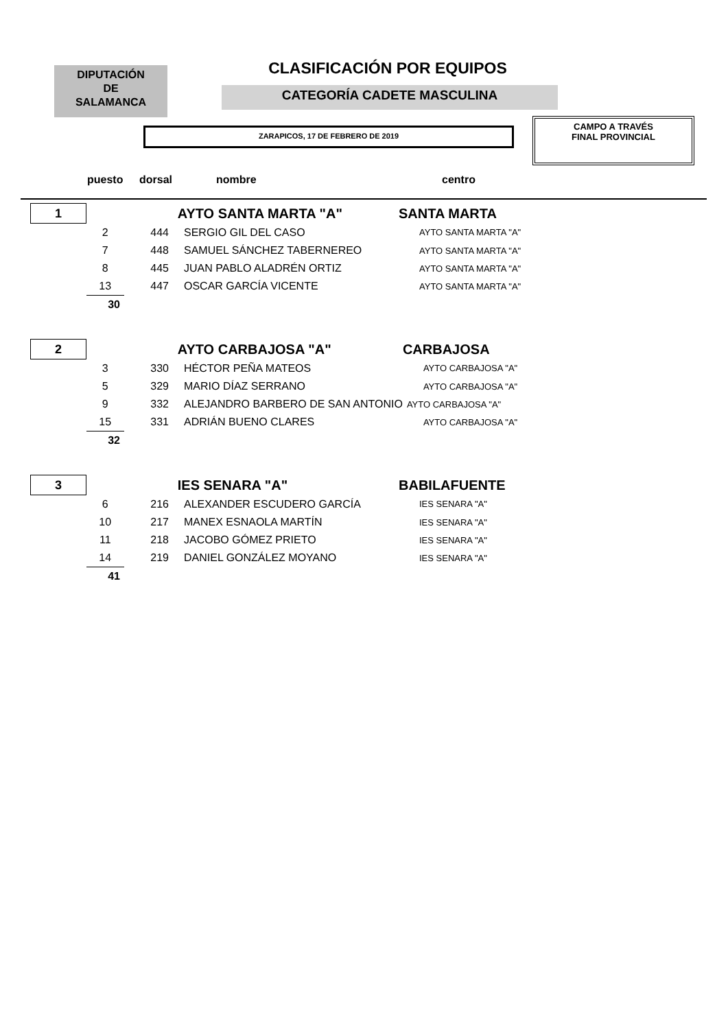DIPUTACIÓN
DE
SALAMANCA
CLASIFICACIÓN POR EQUIPOS
CATEGORÍA CADETE MASCULINA
ZARAPICOS, 17 DE FEBRERO DE 2019
CAMPO A TRAVÉS
FINAL PROVINCIAL
puesto dorsal nombre centro
| 1 | | AYTO SANTA MARTA "A" | | SANTA MARTA |
| | 2 | 444 | SERGIO GIL DEL CASO | AYTO SANTA MARTA "A" |
| | 7 | 448 | SAMUEL SÁNCHEZ TABERNEREO | AYTO SANTA MARTA "A" |
| | 8 | 445 | JUAN PABLO ALADRÉN ORTIZ | AYTO SANTA MARTA "A" |
| | 13 | 447 | OSCAR GARCÍA VICENTE | AYTO SANTA MARTA "A" |
| | 30 | | | |
| 2 | | AYTO CARBAJOSA "A" | | CARBAJOSA |
| | 3 | 330 | HÉCTOR PEÑA MATEOS | AYTO CARBAJOSA "A" |
| | 5 | 329 | MARIO DÍAZ SERRANO | AYTO CARBAJOSA "A" |
| | 9 | 332 | ALEJANDRO BARBERO DE SAN ANTONIO | AYTO CARBAJOSA "A" |
| | 15 | 331 | ADRIÁN BUENO CLARES | AYTO CARBAJOSA "A" |
| | 32 | | | |
| 3 | | IES SENARA "A" | | BABILAFUENTE |
| | 6 | 216 | ALEXANDER ESCUDERO GARCÍA | IES SENARA "A" |
| | 10 | 217 | MANEX ESNAOLA MARTÍN | IES SENARA "A" |
| | 11 | 218 | JACOBO GÓMEZ PRIETO | IES SENARA "A" |
| | 14 | 219 | DANIEL GONZÁLEZ MOYANO | IES SENARA "A" |
| | 41 | | | |